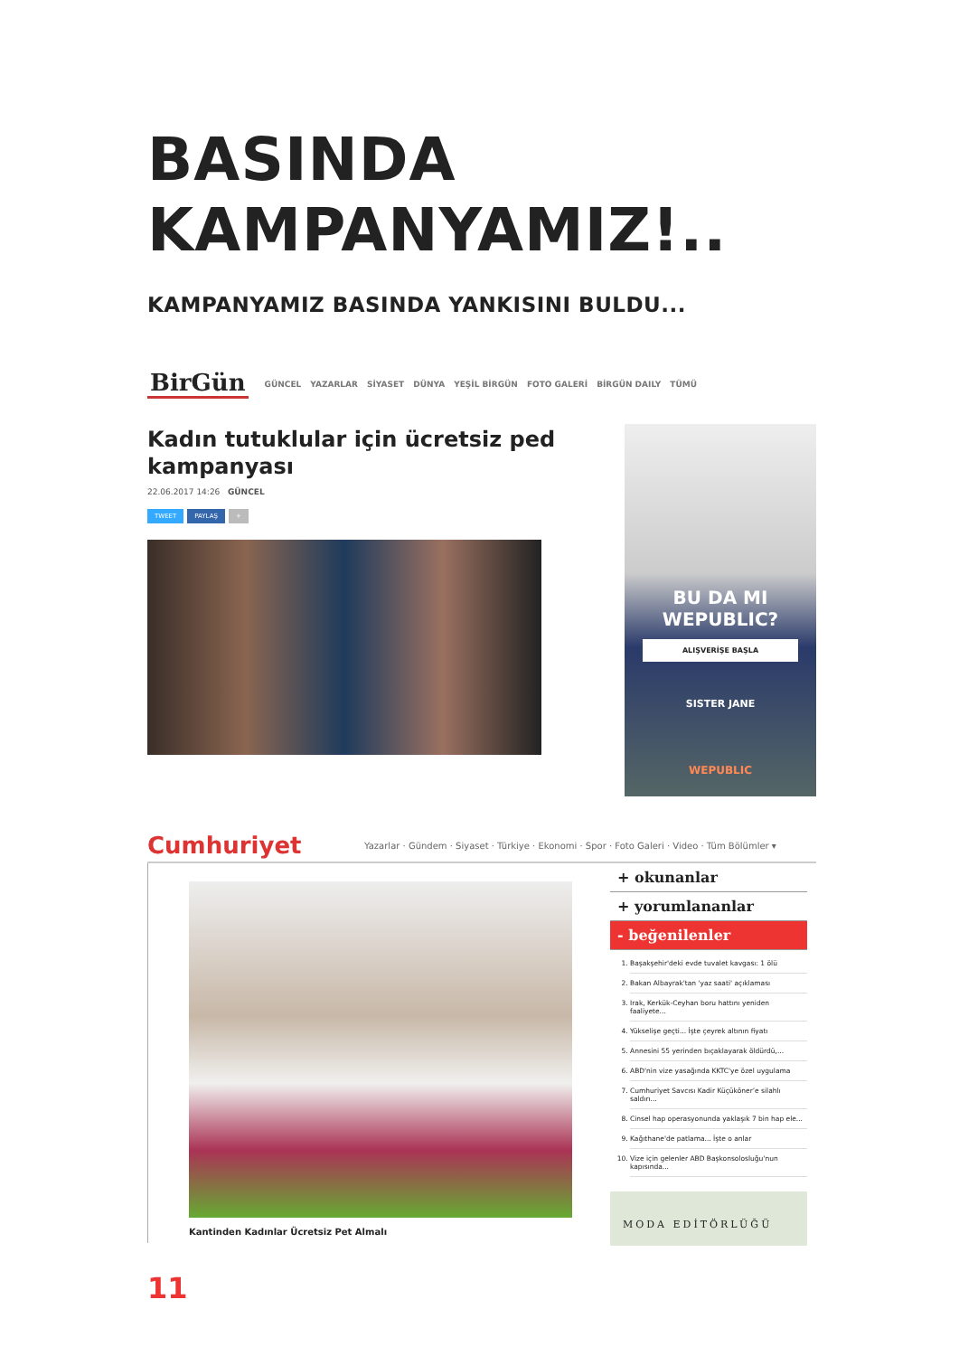BASINDA
KAMPANYAMIZ!..
KAMPANYAMIZ BASINDA YANKISINI BULDU...
BirGün GÜNCEL YAZARLAR SİYASET DÜNYA YEŞİL BİRGÜN FOTO GALERİ BİRGÜN DAILY TÜMÜ
Kadın tutuklular için ücretsiz ped
kampanyası
22.06.2017 14:26 GÜNCEL
TWEET PAYLAŞ +
BU DA MI WEPUBLIC?
ALIŞVERİŞE BAŞLA
SISTER JANE
WEPUBLIC
Cumhuriyet Yazarlar · Gündem · Siyaset · Türkiye · Ekonomi · Spor · Foto Galeri · Video · Tüm Bölümler ▾
Kantinden Kadınlar Ücretsiz Pet Almalı
+ okunanlar
+ yorumlananlar
- beğenilenler
1. Başakşehir'deki evde tuvalet kavgası: 1 ölü
2. Bakan Albayrak'tan 'yaz saati' açıklaması
3. Irak, Kerkük-Ceyhan boru hattını yeniden faaliyete...
4. Yükselişe geçti... İşte çeyrek altının fiyatı
5. Annesini 55 yerinden bıçaklayarak öldürdü,...
6. ABD'nin vize yasağında KKTC'ye özel uygulama
7. Cumhuriyet Savcısı Kadir Küçükönerʼe silahlı saldırı...
8. Cinsel hap operasyonunda yaklaşık 7 bin hap ele...
9. Kağıthane'de patlama... İşte o anlar
10. Vize için gelenler ABD Başkonsolosluğu'nun kapısında...
MODA EDİTÖRLÜĞÜ
11